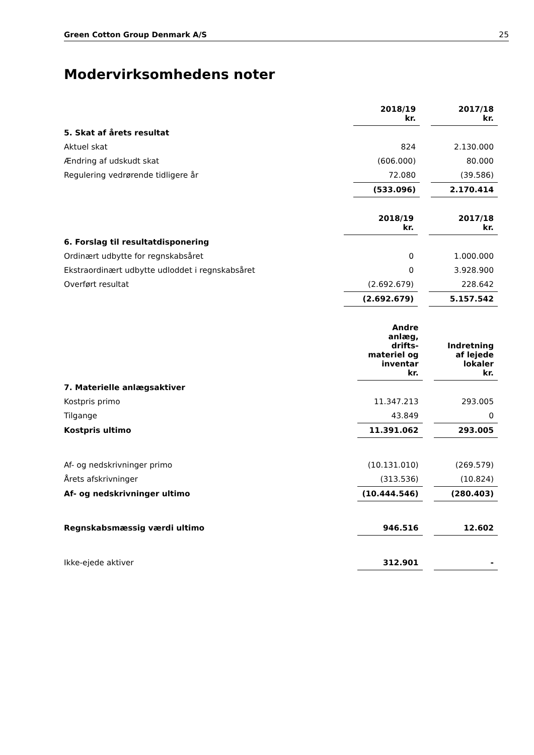Green Cotton Group Denmark A/S 25
Modervirksomhedens noter
| | 2018/19 kr. | | 2017/18 kr. |
| 5. Skat af årets resultat | | | |
| Aktuel skat | 824 | | 2.130.000 |
| Ændring af udskudt skat | (606.000) | | 80.000 |
| Regulering vedrørende tidligere år | 72.080 | | (39.586) |
| | (533.096) | | 2.170.414 |
| | 2018/19 kr. | | 2017/18 kr. |
| 6. Forslag til resultatdisponering | | | |
| Ordinært udbytte for regnskabsåret | 0 | | 1.000.000 |
| Ekstraordinært udbytte udloddet i regnskabsåret | 0 | | 3.928.900 |
| Overført resultat | (2.692.679) | | 228.642 |
| | (2.692.679) | | 5.157.542 |
| | Andre anlæg, drifts- materiel og inventar kr. | | Indretning af lejede lokaler kr. |
| 7. Materielle anlægsaktiver | | | |
| Kostpris primo | 11.347.213 | | 293.005 |
| Tilgange | 43.849 | | 0 |
| Kostpris ultimo | 11.391.062 | | 293.005 |
| Af- og nedskrivninger primo | (10.131.010) | | (269.579) |
| Årets afskrivninger | (313.536) | | (10.824) |
| Af- og nedskrivninger ultimo | (10.444.546) | | (280.403) |
| Regnskabsmæssig værdi ultimo | 946.516 | | 12.602 |
| Ikke-ejede aktiver | 312.901 | | - |